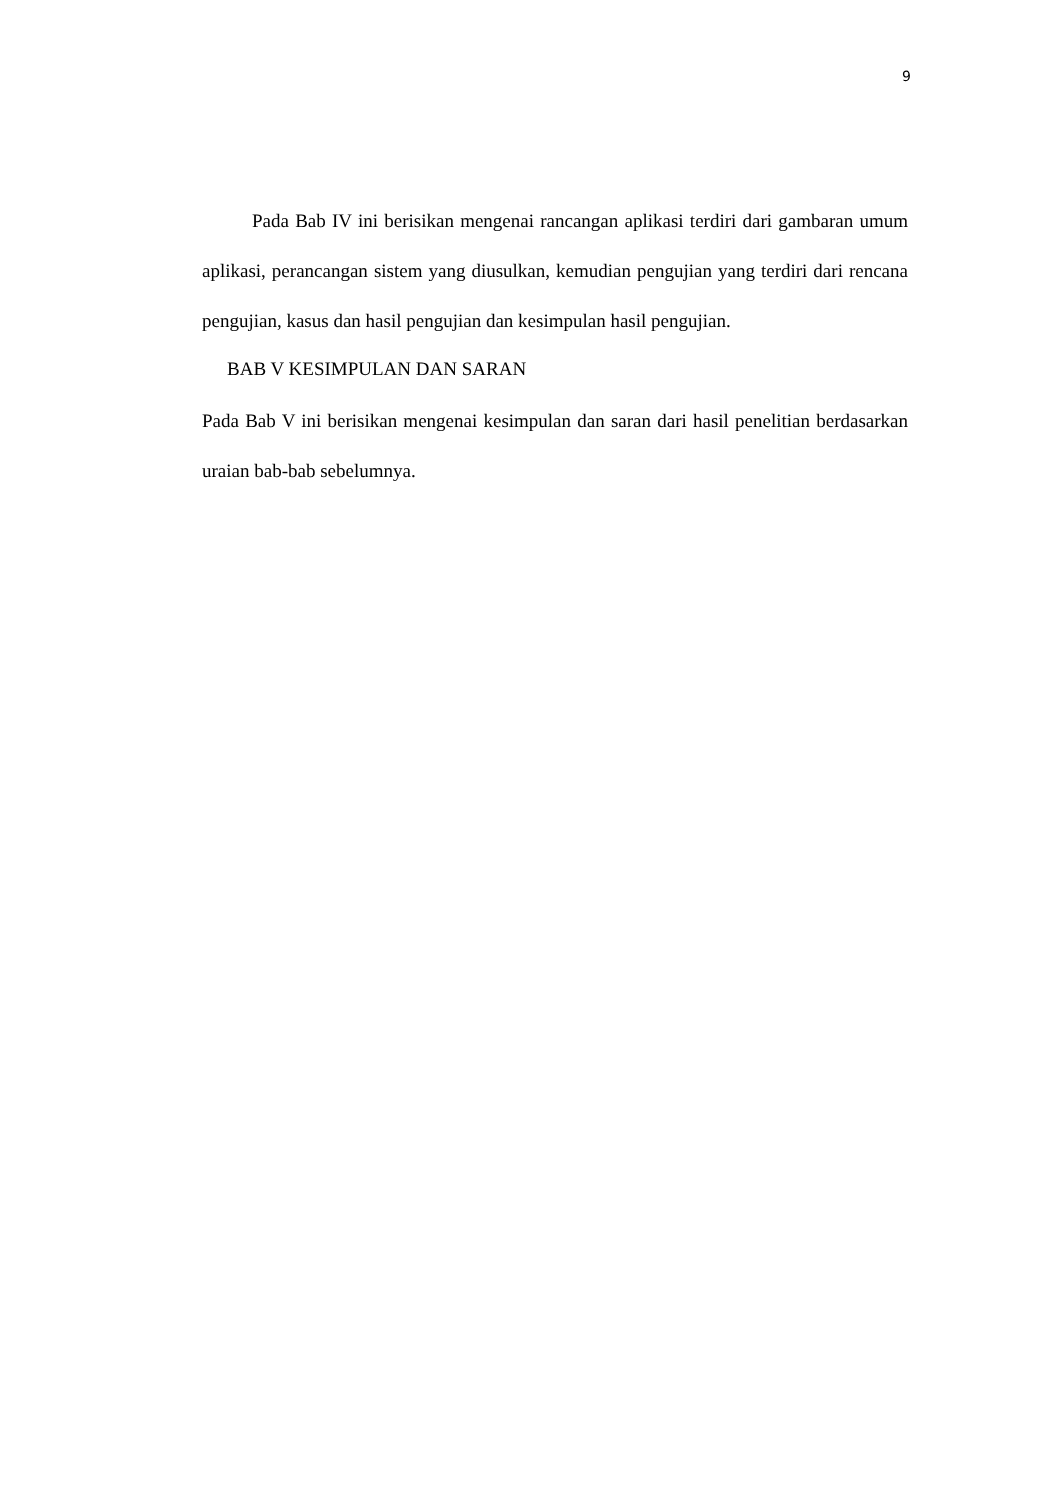9
Pada Bab IV ini berisikan mengenai rancangan aplikasi terdiri dari gambaran umum aplikasi, perancangan sistem yang diusulkan, kemudian pengujian yang terdiri dari rencana pengujian, kasus dan hasil pengujian dan kesimpulan hasil pengujian.
BAB V KESIMPULAN DAN SARAN
Pada Bab V ini berisikan mengenai kesimpulan dan saran dari hasil penelitian berdasarkan uraian bab-bab sebelumnya.